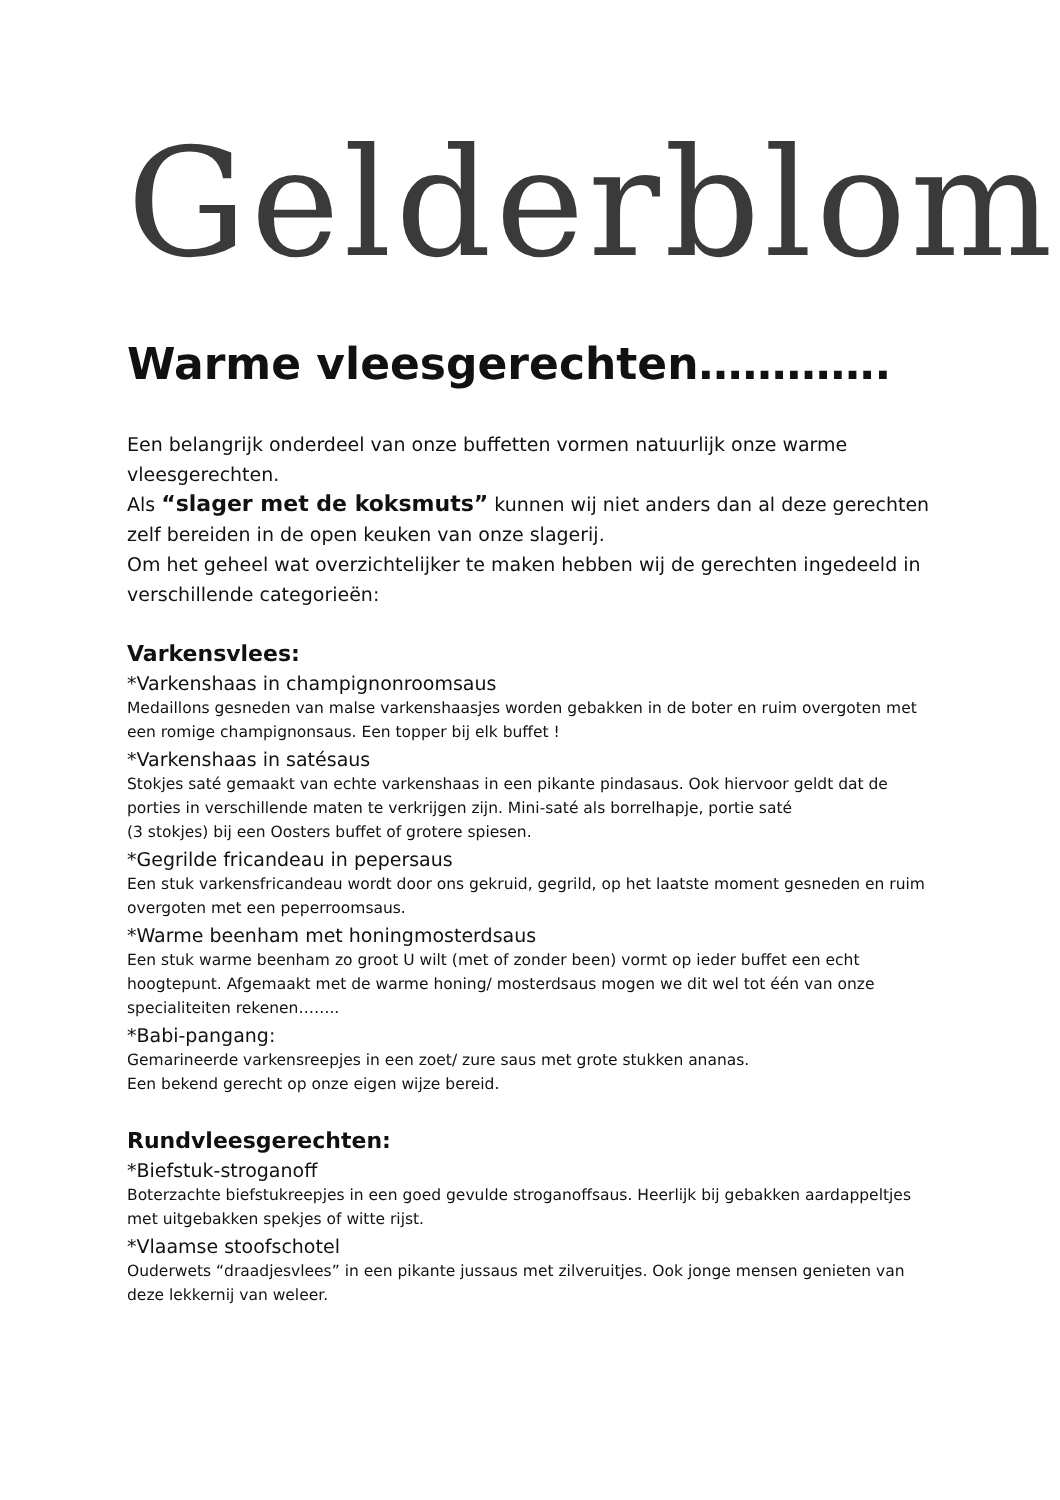Gelderblom
Warme vleesgerechten………….
Een belangrijk onderdeel van onze buffetten vormen natuurlijk onze warme vleesgerechten.
Als “slager met de koksmuts” kunnen wij niet anders dan al deze gerechten zelf bereiden in de open keuken van onze slagerij.
Om het geheel wat overzichtelijker te maken hebben wij de gerechten ingedeeld in verschillende categorieën:
Varkensvlees:
*Varkenshaas in champignonroomsaus
Medaillons gesneden van malse varkenshaasjes worden gebakken in de boter en ruim overgoten met een romige champignonsaus. Een topper bij elk buffet !
*Varkenshaas in satésaus
Stokjes saté gemaakt van echte varkenshaas in een pikante pindasaus. Ook hiervoor geldt dat de porties in verschillende maten te verkrijgen zijn. Mini-saté als borrelhapje, portie saté
(3 stokjes) bij een Oosters buffet of grotere spiesen.
*Gegrilde fricandeau in pepersaus
Een stuk varkensfricandeau wordt door ons gekruid, gegrild, op het laatste moment gesneden en ruim overgoten met een peperroomsaus.
*Warme beenham met honingmosterdsaus
Een stuk warme beenham zo groot U wilt (met of zonder been) vormt op ieder buffet een echt hoogtepunt. Afgemaakt met de warme honing/ mosterdsaus mogen we dit wel tot één van onze specialiteiten rekenen……..
*Babi-pangang:
Gemarineerde varkensreepjes in een zoet/ zure saus met grote stukken ananas.
Een bekend gerecht op onze eigen wijze bereid.
Rundvleesgerechten:
*Biefstuk-stroganoff
Boterzachte biefstukreepjes in een goed gevulde stroganoffsaus. Heerlijk bij gebakken aardappeltjes met uitgebakken spekjes of witte rijst.
*Vlaamse stoofschotel
Ouderwets “draadjesvlees” in een pikante jussaus met zilveruitjes. Ook jonge mensen genieten van deze lekkernij van weleer.